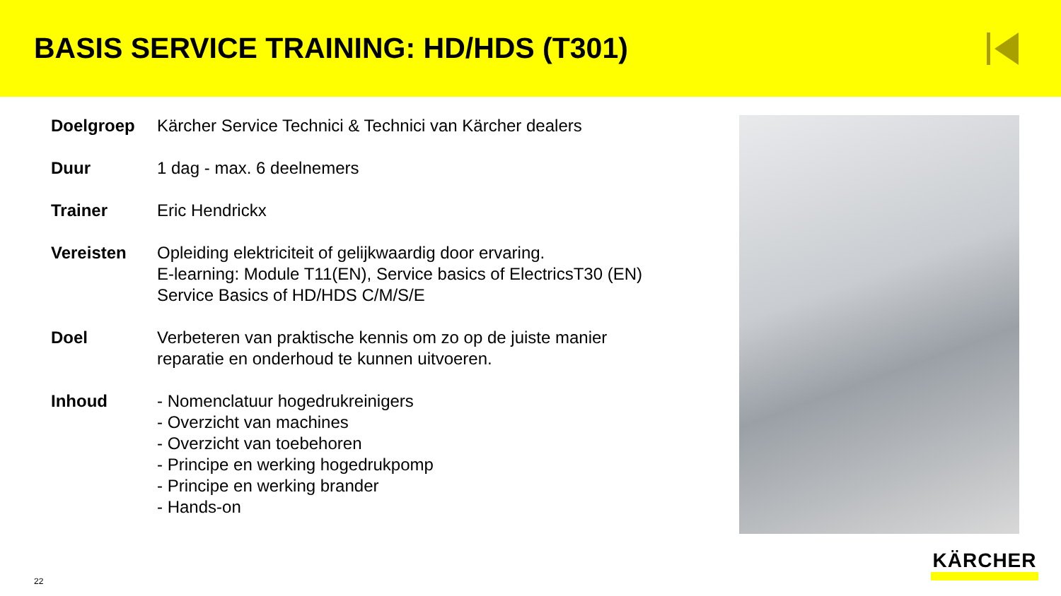BASIS SERVICE TRAINING: HD/HDS (T301)
| Doelgroep | Kärcher Service Technici & Technici van Kärcher dealers |
| Duur | 1 dag - max. 6 deelnemers |
| Trainer | Eric Hendrickx |
| Vereisten | Opleiding elektriciteit of gelijkwaardig door ervaring. E-learning: Module T11(EN), Service basics of ElectricsT30 (EN) Service Basics of HD/HDS C/M/S/E |
| Doel | Verbeteren van praktische kennis om zo op de juiste manier reparatie en onderhoud te kunnen uitvoeren. |
| Inhoud | - Nomenclatuur hogedrukreinigers - Overzicht van machines - Overzicht van toebehoren - Principe en werking hogedrukpomp - Principe en werking brander - Hands-on |
22
KÄRCHER